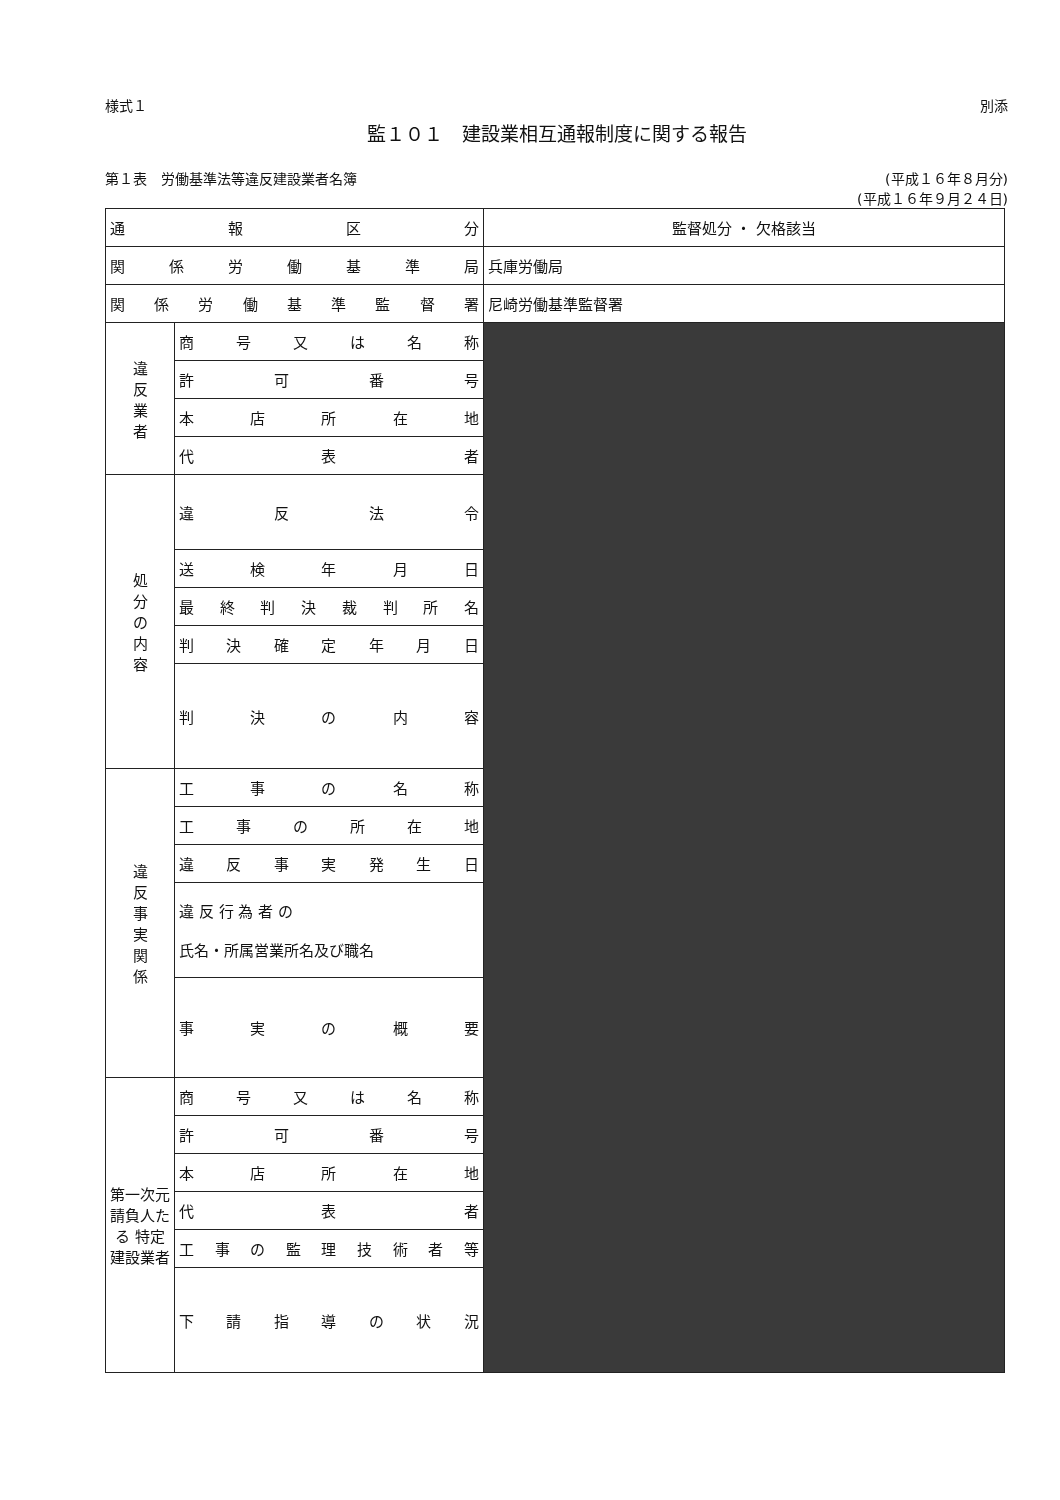様式１ 別添
監１０１　建設業相互通報制度に関する報告
第１表　労働基準法等違反建設業者名簿 (平成１６年８月分)
(平成１６年９月２４日)
| 通 報 区 分 | | 監督処分 ・ 欠格該当 |
| 関 係 労 働 基 準 局 | | 兵庫労働局 |
| 関 係 労 働 基 準 監 督 署 | | 尼崎労働基準監督署 |
| 違 反 業 者 | 商 号 又 は 名 称 | |
| | 許 可 番 号 | |
| | 本 店 所 在 地 | |
| | 代 表 者 | |
| 処 分 の 内 容 | 違 反 法 令 | |
| | 送 検 年 月 日 | |
| | 最 終 判 決 裁 判 所 名 | |
| | 判 決 確 定 年 月 日 | |
| | 判 決 の 内 容 | |
| 違 反 事 実 関 係 | 工 事 の 名 称 | |
| | 工 事 の 所 在 地 | |
| | 違 反 事 実 発 生 日 | |
| | 違 反 行 為 者 の 氏名・所属営業所名及び職名 | |
| | 事 実 の 概 要 | |
| 第一次元請負人たる 特定建設業者 | 商 号 又 は 名 称 | |
| | 許 可 番 号 | |
| | 本 店 所 在 地 | |
| | 代 表 者 | |
| | 工 事 の 監 理 技 術 者 等 | |
| | 下 請 指 導 の 状 況 | |